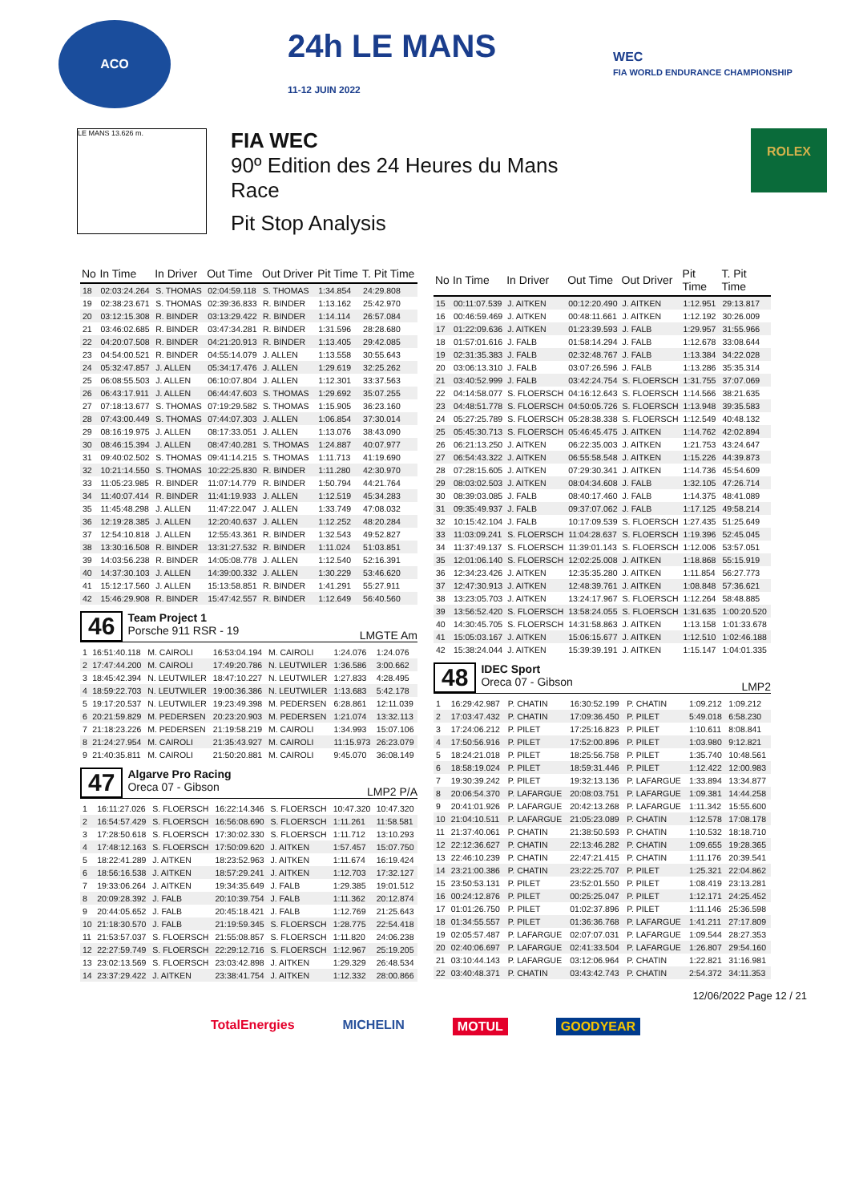ACO
24h LE MANS
11-12 JUIN 2022
WEC
FIA WORLD ENDURANCE CHAMPIONSHIP
LE MANS 13.626 m.
FIA WEC
90º Edition des 24 Heures du Mans
Race
Pit Stop Analysis
ROLEX
| No | In Time | In Driver | Out Time | Out Driver | Pit Time | T. Pit Time |
| --- | --- | --- | --- | --- | --- | --- |
| 18 | 02:03:24.264 | S. THOMAS | 02:04:59.118 | S. THOMAS | 1:34.854 | 24:29.808 |
| 19 | 02:38:23.671 | S. THOMAS | 02:39:36.833 | R. BINDER | 1:13.162 | 25:42.970 |
| 20 | 03:12:15.308 | R. BINDER | 03:13:29.422 | R. BINDER | 1:14.114 | 26:57.084 |
| 21 | 03:46:02.685 | R. BINDER | 03:47:34.281 | R. BINDER | 1:31.596 | 28:28.680 |
| 22 | 04:20:07.508 | R. BINDER | 04:21:20.913 | R. BINDER | 1:13.405 | 29:42.085 |
| 23 | 04:54:00.521 | R. BINDER | 04:55:14.079 | J. ALLEN | 1:13.558 | 30:55.643 |
| 24 | 05:32:47.857 | J. ALLEN | 05:34:17.476 | J. ALLEN | 1:29.619 | 32:25.262 |
| 25 | 06:08:55.503 | J. ALLEN | 06:10:07.804 | J. ALLEN | 1:12.301 | 33:37.563 |
| 26 | 06:43:17.911 | J. ALLEN | 06:44:47.603 | S. THOMAS | 1:29.692 | 35:07.255 |
| 27 | 07:18:13.677 | S. THOMAS | 07:19:29.582 | S. THOMAS | 1:15.905 | 36:23.160 |
| 28 | 07:43:00.449 | S. THOMAS | 07:44:07.303 | J. ALLEN | 1:06.854 | 37:30.014 |
| 29 | 08:16:19.975 | J. ALLEN | 08:17:33.051 | J. ALLEN | 1:13.076 | 38:43.090 |
| 30 | 08:46:15.394 | J. ALLEN | 08:47:40.281 | S. THOMAS | 1:24.887 | 40:07.977 |
| 31 | 09:40:02.502 | S. THOMAS | 09:41:14.215 | S. THOMAS | 1:11.713 | 41:19.690 |
| 32 | 10:21:14.550 | S. THOMAS | 10:22:25.830 | R. BINDER | 1:11.280 | 42:30.970 |
| 33 | 11:05:23.985 | R. BINDER | 11:07:14.779 | R. BINDER | 1:50.794 | 44:21.764 |
| 34 | 11:40:07.414 | R. BINDER | 11:41:19.933 | J. ALLEN | 1:12.519 | 45:34.283 |
| 35 | 11:45:48.298 | J. ALLEN | 11:47:22.047 | J. ALLEN | 1:33.749 | 47:08.032 |
| 36 | 12:19:28.385 | J. ALLEN | 12:20:40.637 | J. ALLEN | 1:12.252 | 48:20.284 |
| 37 | 12:54:10.818 | J. ALLEN | 12:55:43.361 | R. BINDER | 1:32.543 | 49:52.827 |
| 38 | 13:30:16.508 | R. BINDER | 13:31:27.532 | R. BINDER | 1:11.024 | 51:03.851 |
| 39 | 14:03:56.238 | R. BINDER | 14:05:08.778 | J. ALLEN | 1:12.540 | 52:16.391 |
| 40 | 14:37:30.103 | J. ALLEN | 14:39:00.332 | J. ALLEN | 1:30.229 | 53:46.620 |
| 41 | 15:12:17.560 | J. ALLEN | 15:13:58.851 | R. BINDER | 1:41.291 | 55:27.911 |
| 42 | 15:46:29.908 | R. BINDER | 15:47:42.557 | R. BINDER | 1:12.649 | 56:40.560 |
46
Team Project 1
Porsche 911 RSR - 19
LMGTE Am
| 1 | 16:51:40.118 | M. CAIROLI | 16:53:04.194 | M. CAIROLI | 1:24.076 | 1:24.076 |
| 2 | 17:47:44.200 | M. CAIROLI | 17:49:20.786 | N. LEUTWILER | 1:36.586 | 3:00.662 |
| 3 | 18:45:42.394 | N. LEUTWILER | 18:47:10.227 | N. LEUTWILER | 1:27.833 | 4:28.495 |
| 4 | 18:59:22.703 | N. LEUTWILER | 19:00:36.386 | N. LEUTWILER | 1:13.683 | 5:42.178 |
| 5 | 19:17:20.537 | N. LEUTWILER | 19:23:49.398 | M. PEDERSEN | 6:28.861 | 12:11.039 |
| 6 | 20:21:59.829 | M. PEDERSEN | 20:23:20.903 | M. PEDERSEN | 1:21.074 | 13:32.113 |
| 7 | 21:18:23.226 | M. PEDERSEN | 21:19:58.219 | M. CAIROLI | 1:34.993 | 15:07.106 |
| 8 | 21:24:27.954 | M. CAIROLI | 21:35:43.927 | M. CAIROLI | 11:15.973 | 26:23.079 |
| 9 | 21:40:35.811 | M. CAIROLI | 21:50:20.881 | M. CAIROLI | 9:45.070 | 36:08.149 |
47
Algarve Pro Racing
Oreca 07 - Gibson
LMP2 P/A
| 1 | 16:11:27.026 | S. FLOERSCH | 16:22:14.346 | S. FLOERSCH | 10:47.320 | 10:47.320 |
| 2 | 16:54:57.429 | S. FLOERSCH | 16:56:08.690 | S. FLOERSCH | 1:11.261 | 11:58.581 |
| 3 | 17:28:50.618 | S. FLOERSCH | 17:30:02.330 | S. FLOERSCH | 1:11.712 | 13:10.293 |
| 4 | 17:48:12.163 | S. FLOERSCH | 17:50:09.620 | J. AITKEN | 1:57.457 | 15:07.750 |
| 5 | 18:22:41.289 | J. AITKEN | 18:23:52.963 | J. AITKEN | 1:11.674 | 16:19.424 |
| 6 | 18:56:16.538 | J. AITKEN | 18:57:29.241 | J. AITKEN | 1:12.703 | 17:32.127 |
| 7 | 19:33:06.264 | J. AITKEN | 19:34:35.649 | J. FALB | 1:29.385 | 19:01.512 |
| 8 | 20:09:28.392 | J. FALB | 20:10:39.754 | J. FALB | 1:11.362 | 20:12.874 |
| 9 | 20:44:05.652 | J. FALB | 20:45:18.421 | J. FALB | 1:12.769 | 21:25.643 |
| 10 | 21:18:30.570 | J. FALB | 21:19:59.345 | S. FLOERSCH | 1:28.775 | 22:54.418 |
| 11 | 21:53:57.037 | S. FLOERSCH | 21:55:08.857 | S. FLOERSCH | 1:11.820 | 24:06.238 |
| 12 | 22:27:59.749 | S. FLOERSCH | 22:29:12.716 | S. FLOERSCH | 1:12.967 | 25:19.205 |
| 13 | 23:02:13.569 | S. FLOERSCH | 23:03:42.898 | J. AITKEN | 1:29.329 | 26:48.534 |
| 14 | 23:37:29.422 | J. AITKEN | 23:38:41.754 | J. AITKEN | 1:12.332 | 28:00.866 |
| No | In Time | In Driver | Out Time | Out Driver | Pit Time | T. Pit Time |
| --- | --- | --- | --- | --- | --- | --- |
| 15 | 00:11:07.539 | J. AITKEN | 00:12:20.490 | J. AITKEN | 1:12.951 | 29:13.817 |
| 16 | 00:46:59.469 | J. AITKEN | 00:48:11.661 | J. AITKEN | 1:12.192 | 30:26.009 |
| 17 | 01:22:09.636 | J. AITKEN | 01:23:39.593 | J. FALB | 1:29.957 | 31:55.966 |
| 18 | 01:57:01.616 | J. FALB | 01:58:14.294 | J. FALB | 1:12.678 | 33:08.644 |
| 19 | 02:31:35.383 | J. FALB | 02:32:48.767 | J. FALB | 1:13.384 | 34:22.028 |
| 20 | 03:06:13.310 | J. FALB | 03:07:26.596 | J. FALB | 1:13.286 | 35:35.314 |
| 21 | 03:40:52.999 | J. FALB | 03:42:24.754 | S. FLOERSCH | 1:31.755 | 37:07.069 |
| 22 | 04:14:58.077 | S. FLOERSCH | 04:16:12.643 | S. FLOERSCH | 1:14.566 | 38:21.635 |
| 23 | 04:48:51.778 | S. FLOERSCH | 04:50:05.726 | S. FLOERSCH | 1:13.948 | 39:35.583 |
| 24 | 05:27:25.789 | S. FLOERSCH | 05:28:38.338 | S. FLOERSCH | 1:12.549 | 40:48.132 |
| 25 | 05:45:30.713 | S. FLOERSCH | 05:46:45.475 | J. AITKEN | 1:14.762 | 42:02.894 |
| 26 | 06:21:13.250 | J. AITKEN | 06:22:35.003 | J. AITKEN | 1:21.753 | 43:24.647 |
| 27 | 06:54:43.322 | J. AITKEN | 06:55:58.548 | J. AITKEN | 1:15.226 | 44:39.873 |
| 28 | 07:28:15.605 | J. AITKEN | 07:29:30.341 | J. AITKEN | 1:14.736 | 45:54.609 |
| 29 | 08:03:02.503 | J. AITKEN | 08:04:34.608 | J. FALB | 1:32.105 | 47:26.714 |
| 30 | 08:39:03.085 | J. FALB | 08:40:17.460 | J. FALB | 1:14.375 | 48:41.089 |
| 31 | 09:35:49.937 | J. FALB | 09:37:07.062 | J. FALB | 1:17.125 | 49:58.214 |
| 32 | 10:15:42.104 | J. FALB | 10:17:09.539 | S. FLOERSCH | 1:27.435 | 51:25.649 |
| 33 | 11:03:09.241 | S. FLOERSCH | 11:04:28.637 | S. FLOERSCH | 1:19.396 | 52:45.045 |
| 34 | 11:37:49.137 | S. FLOERSCH | 11:39:01.143 | S. FLOERSCH | 1:12.006 | 53:57.051 |
| 35 | 12:01:06.140 | S. FLOERSCH | 12:02:25.008 | J. AITKEN | 1:18.868 | 55:15.919 |
| 36 | 12:34:23.426 | J. AITKEN | 12:35:35.280 | J. AITKEN | 1:11.854 | 56:27.773 |
| 37 | 12:47:30.913 | J. AITKEN | 12:48:39.761 | J. AITKEN | 1:08.848 | 57:36.621 |
| 38 | 13:23:05.703 | J. AITKEN | 13:24:17.967 | S. FLOERSCH | 1:12.264 | 58:48.885 |
| 39 | 13:56:52.420 | S. FLOERSCH | 13:58:24.055 | S. FLOERSCH | 1:31.635 | 1:00:20.520 |
| 40 | 14:30:45.705 | S. FLOERSCH | 14:31:58.863 | J. AITKEN | 1:13.158 | 1:01:33.678 |
| 41 | 15:05:03.167 | J. AITKEN | 15:06:15.677 | J. AITKEN | 1:12.510 | 1:02:46.188 |
| 42 | 15:38:24.044 | J. AITKEN | 15:39:39.191 | J. AITKEN | 1:15.147 | 1:04:01.335 |
48
IDEC Sport
Oreca 07 - Gibson
LMP2
| 1 | 16:29:42.987 | P. CHATIN | 16:30:52.199 | P. CHATIN | 1:09.212 | 1:09.212 |
| 2 | 17:03:47.432 | P. CHATIN | 17:09:36.450 | P. PILET | 5:49.018 | 6:58.230 |
| 3 | 17:24:06.212 | P. PILET | 17:25:16.823 | P. PILET | 1:10.611 | 8:08.841 |
| 4 | 17:50:56.916 | P. PILET | 17:52:00.896 | P. PILET | 1:03.980 | 9:12.821 |
| 5 | 18:24:21.018 | P. PILET | 18:25:56.758 | P. PILET | 1:35.740 | 10:48.561 |
| 6 | 18:58:19.024 | P. PILET | 18:59:31.446 | P. PILET | 1:12.422 | 12:00.983 |
| 7 | 19:30:39.242 | P. PILET | 19:32:13.136 | P. LAFARGUE | 1:33.894 | 13:34.877 |
| 8 | 20:06:54.370 | P. LAFARGUE | 20:08:03.751 | P. LAFARGUE | 1:09.381 | 14:44.258 |
| 9 | 20:41:01.926 | P. LAFARGUE | 20:42:13.268 | P. LAFARGUE | 1:11.342 | 15:55.600 |
| 10 | 21:04:10.511 | P. LAFARGUE | 21:05:23.089 | P. CHATIN | 1:12.578 | 17:08.178 |
| 11 | 21:37:40.061 | P. CHATIN | 21:38:50.593 | P. CHATIN | 1:10.532 | 18:18.710 |
| 12 | 22:12:36.627 | P. CHATIN | 22:13:46.282 | P. CHATIN | 1:09.655 | 19:28.365 |
| 13 | 22:46:10.239 | P. CHATIN | 22:47:21.415 | P. CHATIN | 1:11.176 | 20:39.541 |
| 14 | 23:21:00.386 | P. CHATIN | 23:22:25.707 | P. PILET | 1:25.321 | 22:04.862 |
| 15 | 23:50:53.131 | P. PILET | 23:52:01.550 | P. PILET | 1:08.419 | 23:13.281 |
| 16 | 00:24:12.876 | P. PILET | 00:25:25.047 | P. PILET | 1:12.171 | 24:25.452 |
| 17 | 01:01:26.750 | P. PILET | 01:02:37.896 | P. PILET | 1:11.146 | 25:36.598 |
| 18 | 01:34:55.557 | P. PILET | 01:36:36.768 | P. LAFARGUE | 1:41.211 | 27:17.809 |
| 19 | 02:05:57.487 | P. LAFARGUE | 02:07:07.031 | P. LAFARGUE | 1:09.544 | 28:27.353 |
| 20 | 02:40:06.697 | P. LAFARGUE | 02:41:33.504 | P. LAFARGUE | 1:26.807 | 29:54.160 |
| 21 | 03:10:44.143 | P. LAFARGUE | 03:12:06.964 | P. CHATIN | 1:22.821 | 31:16.981 |
| 22 | 03:40:48.371 | P. CHATIN | 03:43:42.743 | P. CHATIN | 2:54.372 | 34:11.353 |
12/06/2022 Page 12 / 21
TotalEnergies MICHELIN MOTUL GOODYEAR